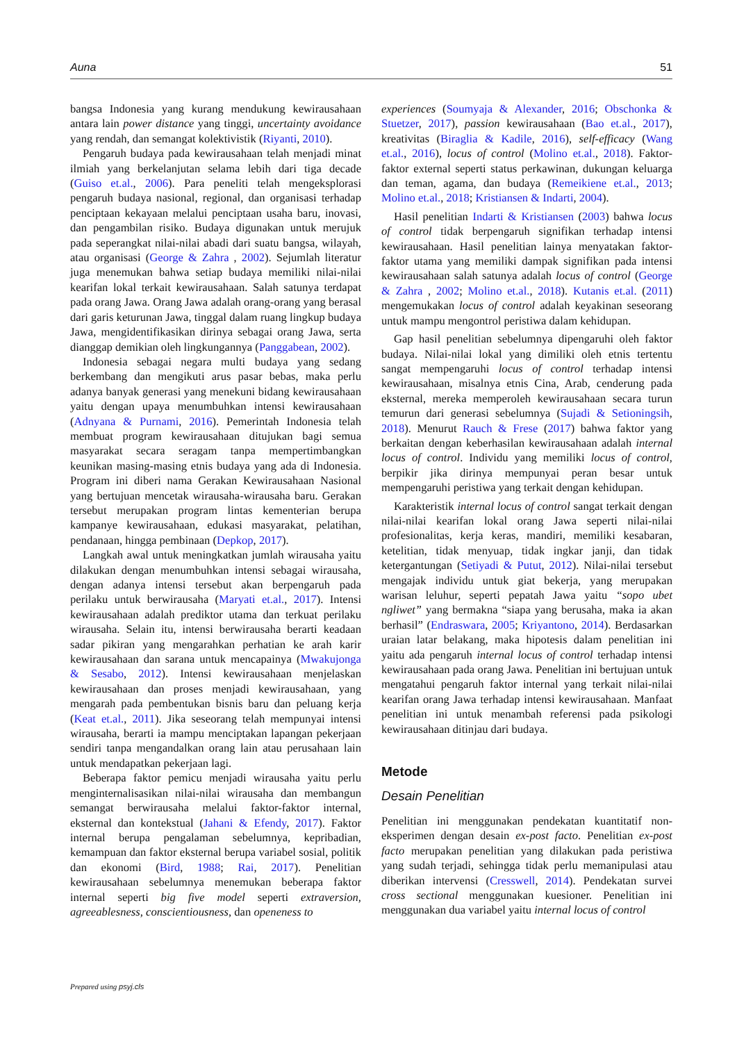Auna 51
bangsa Indonesia yang kurang mendukung kewirausahaan antara lain power distance yang tinggi, uncertainty avoidance yang rendah, dan semangat kolektivistik (Riyanti, 2010).
Pengaruh budaya pada kewirausahaan telah menjadi minat ilmiah yang berkelanjutan selama lebih dari tiga decade (Guiso et.al., 2006). Para peneliti telah mengeksplorasi pengaruh budaya nasional, regional, dan organisasi terhadap penciptaan kekayaan melalui penciptaan usaha baru, inovasi, dan pengambilan risiko. Budaya digunakan untuk merujuk pada seperangkat nilai-nilai abadi dari suatu bangsa, wilayah, atau organisasi (George & Zahra , 2002). Sejumlah literatur juga menemukan bahwa setiap budaya memiliki nilai-nilai kearifan lokal terkait kewirausahaan. Salah satunya terdapat pada orang Jawa. Orang Jawa adalah orang-orang yang berasal dari garis keturunan Jawa, tinggal dalam ruang lingkup budaya Jawa, mengidentifikasikan dirinya sebagai orang Jawa, serta dianggap demikian oleh lingkungannya (Panggabean, 2002).
Indonesia sebagai negara multi budaya yang sedang berkembang dan mengikuti arus pasar bebas, maka perlu adanya banyak generasi yang menekuni bidang kewirausahaan yaitu dengan upaya menumbuhkan intensi kewirausahaan (Adnyana & Purnami, 2016). Pemerintah Indonesia telah membuat program kewirausahaan ditujukan bagi semua masyarakat secara seragam tanpa mempertimbangkan keunikan masing-masing etnis budaya yang ada di Indonesia. Program ini diberi nama Gerakan Kewirausahaan Nasional yang bertujuan mencetak wirausaha-wirausaha baru. Gerakan tersebut merupakan program lintas kementerian berupa kampanye kewirausahaan, edukasi masyarakat, pelatihan, pendanaan, hingga pembinaan (Depkop, 2017).
Langkah awal untuk meningkatkan jumlah wirausaha yaitu dilakukan dengan menumbuhkan intensi sebagai wirausaha, dengan adanya intensi tersebut akan berpengaruh pada perilaku untuk berwirausaha (Maryati et.al., 2017). Intensi kewirausahaan adalah prediktor utama dan terkuat perilaku wirausaha. Selain itu, intensi berwirausaha berarti keadaan sadar pikiran yang mengarahkan perhatian ke arah karir kewirausahaan dan sarana untuk mencapainya (Mwakujonga & Sesabo, 2012). Intensi kewirausahaan menjelaskan kewirausahaan dan proses menjadi kewirausahaan, yang mengarah pada pembentukan bisnis baru dan peluang kerja (Keat et.al., 2011). Jika seseorang telah mempunyai intensi wirausaha, berarti ia mampu menciptakan lapangan pekerjaan sendiri tanpa mengandalkan orang lain atau perusahaan lain untuk mendapatkan pekerjaan lagi.
Beberapa faktor pemicu menjadi wirausaha yaitu perlu menginternalisasikan nilai-nilai wirausaha dan membangun semangat berwirausaha melalui faktor-faktor internal, eksternal dan kontekstual (Jahani & Efendy, 2017). Faktor internal berupa pengalaman sebelumnya, kepribadian, kemampuan dan faktor eksternal berupa variabel sosial, politik dan ekonomi (Bird, 1988; Rai, 2017). Penelitian kewirausahaan sebelumnya menemukan beberapa faktor internal seperti big five model seperti extraversion, agreeablesness, conscientiousness, dan openeness to
experiences (Soumyaja & Alexander, 2016; Obschonka & Stuetzer, 2017), passion kewirausahaan (Bao et.al., 2017), kreativitas (Biraglia & Kadile, 2016), self-efficacy (Wang et.al., 2016), locus of control (Molino et.al., 2018). Faktor-faktor external seperti status perkawinan, dukungan keluarga dan teman, agama, dan budaya (Remeikiene et.al., 2013; Molino et.al., 2018; Kristiansen & Indarti, 2004).
Hasil penelitian Indarti & Kristiansen (2003) bahwa locus of control tidak berpengaruh signifikan terhadap intensi kewirausahaan. Hasil penelitian lainya menyatakan faktor-faktor utama yang memiliki dampak signifikan pada intensi kewirausahaan salah satunya adalah locus of control (George & Zahra , 2002; Molino et.al., 2018). Kutanis et.al. (2011) mengemukakan locus of control adalah keyakinan seseorang untuk mampu mengontrol peristiwa dalam kehidupan.
Gap hasil penelitian sebelumnya dipengaruhi oleh faktor budaya. Nilai-nilai lokal yang dimiliki oleh etnis tertentu sangat mempengaruhi locus of control terhadap intensi kewirausahaan, misalnya etnis Cina, Arab, cenderung pada eksternal, mereka memperoleh kewirausahaan secara turun temurun dari generasi sebelumnya (Sujadi & Setioningsih, 2018). Menurut Rauch & Frese (2017) bahwa faktor yang berkaitan dengan keberhasilan kewirausahaan adalah internal locus of control. Individu yang memiliki locus of control, berpikir jika dirinya mempunyai peran besar untuk mempengaruhi peristiwa yang terkait dengan kehidupan.
Karakteristik internal locus of control sangat terkait dengan nilai-nilai kearifan lokal orang Jawa seperti nilai-nilai profesionalitas, kerja keras, mandiri, memiliki kesabaran, ketelitian, tidak menyuap, tidak ingkar janji, dan tidak ketergantungan (Setiyadi & Putut, 2012). Nilai-nilai tersebut mengajak individu untuk giat bekerja, yang merupakan warisan leluhur, seperti pepatah Jawa yaitu “sopo ubet ngliwet” yang bermakna “siapa yang berusaha, maka ia akan berhasil” (Endraswara, 2005; Kriyantono, 2014). Berdasarkan uraian latar belakang, maka hipotesis dalam penelitian ini yaitu ada pengaruh internal locus of control terhadap intensi kewirausahaan pada orang Jawa. Penelitian ini bertujuan untuk mengatahui pengaruh faktor internal yang terkait nilai-nilai kearifan orang Jawa terhadap intensi kewirausahaan. Manfaat penelitian ini untuk menambah referensi pada psikologi kewirausahaan ditinjau dari budaya.
Metode
Desain Penelitian
Penelitian ini menggunakan pendekatan kuantitatif non-eksperimen dengan desain ex-post facto. Penelitian ex-post facto merupakan penelitian yang dilakukan pada peristiwa yang sudah terjadi, sehingga tidak perlu memanipulasi atau diberikan intervensi (Cresswell, 2014). Pendekatan survei cross sectional menggunakan kuesioner. Penelitian ini menggunakan dua variabel yaitu internal locus of control
Prepared using psyj.cls